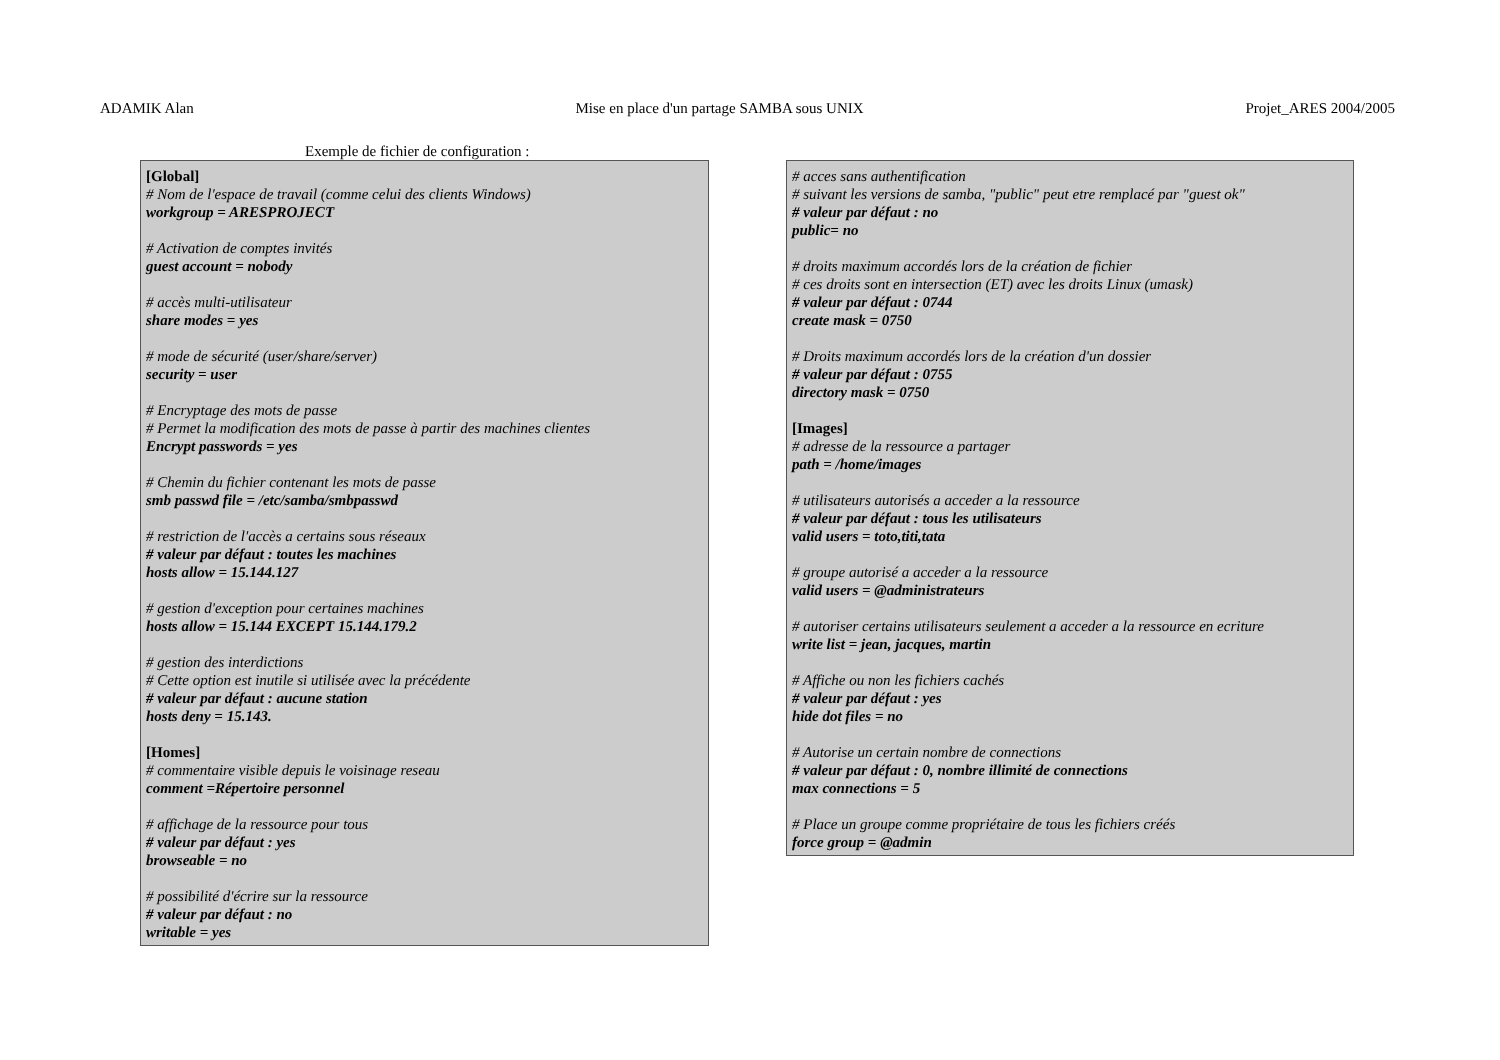ADAMIK Alan Mise en place d'un partage SAMBA sous UNIX Projet_ARES 2004/2005
Exemple de fichier de configuration :
[Global]
# Nom de l'espace de travail (comme celui des clients Windows)
workgroup = ARESPROJECT
# Activation de comptes invités
guest account = nobody
# accès multi-utilisateur
share modes = yes
# mode de sécurité (user/share/server)
security = user
# Encryptage des mots de passe
# Permet la modification des mots de passe à partir des machines clientes
Encrypt passwords = yes
# Chemin du fichier contenant les mots de passe
smb passwd file = /etc/samba/smbpasswd
# restriction de l'accès a certains sous réseaux
# valeur par défaut : toutes les machines
hosts allow = 15.144.127
# gestion d'exception pour certaines machines
hosts allow = 15.144 EXCEPT 15.144.179.2
# gestion des interdictions
# Cette option est inutile si utilisée avec la précédente
# valeur par défaut : aucune station
hosts deny = 15.143.
[Homes]
# commentaire visible depuis le voisinage reseau
comment =Répertoire personnel
# affichage de la ressource pour tous
# valeur par défaut : yes
browseable = no
# possibilité d'écrire sur la ressource
# valeur par défaut : no
writable = yes
# acces sans authentification
# suivant les versions de samba, "public" peut etre remplacé par "guest ok"
# valeur par défaut : no
public= no
# droits maximum accordés lors de la création de fichier
# ces droits sont en intersection (ET) avec les droits Linux (umask)
# valeur par défaut : 0744
create mask = 0750
# Droits maximum accordés lors de la création d'un dossier
# valeur par défaut : 0755
directory mask = 0750
[Images]
# adresse de la ressource a partager
path = /home/images
# utilisateurs autorisés a acceder a la ressource
# valeur par défaut : tous les utilisateurs
valid users = toto,titi,tata
# groupe autorisé a acceder a la ressource
valid users = @administrateurs
# autoriser certains utilisateurs seulement a acceder a la ressource en ecriture
write list = jean, jacques, martin
# Affiche ou non les fichiers cachés
# valeur par défaut : yes
hide dot files = no
# Autorise un certain nombre de connections
# valeur par défaut : 0, nombre illimité de connections
max connections = 5
# Place un groupe comme propriétaire de tous les fichiers créés
force group = @admin